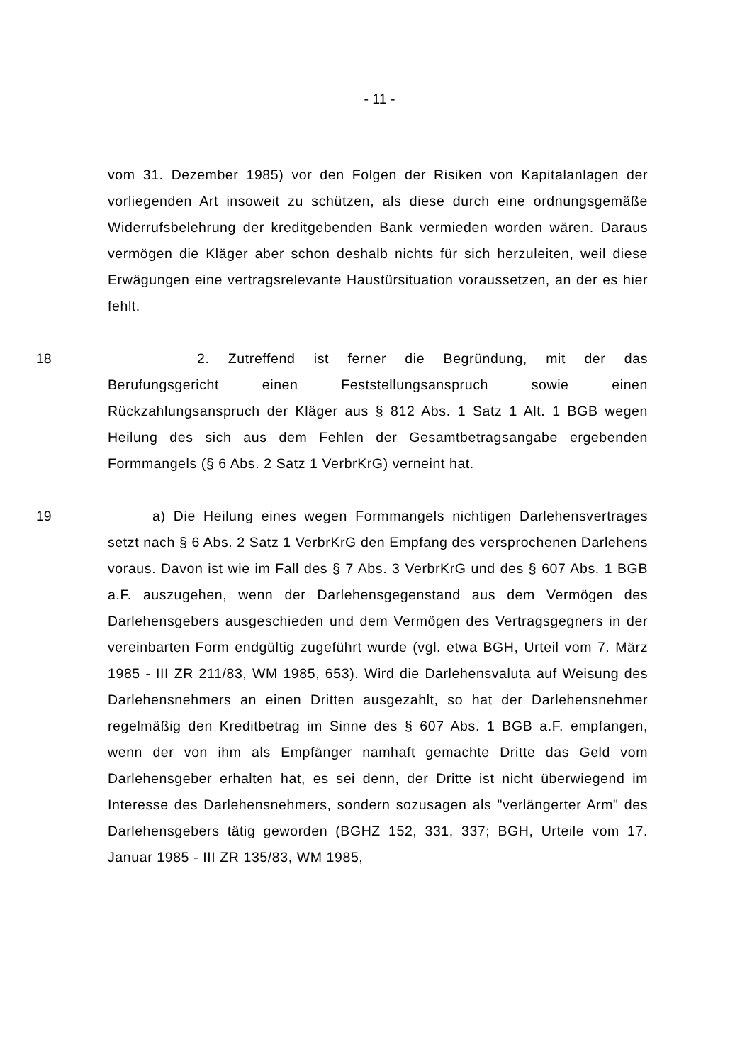- 11 -
vom 31. Dezember 1985) vor den Folgen der Risiken von Kapitalanlagen der vorliegenden Art insoweit zu schützen, als diese durch eine ordnungsgemäße Widerrufsbelehrung der kreditgebenden Bank vermieden worden wären. Daraus vermögen die Kläger aber schon deshalb nichts für sich herzuleiten, weil diese Erwägungen eine vertragsrelevante Haustürsituation voraussetzen, an der es hier fehlt.
18 2. Zutreffend ist ferner die Begründung, mit der das Berufungsgericht einen Feststellungsanspruch sowie einen Rückzahlungsanspruch der Kläger aus § 812 Abs. 1 Satz 1 Alt. 1 BGB wegen Heilung des sich aus dem Fehlen der Gesamtbetragsangabe ergebenden Formmangels (§ 6 Abs. 2 Satz 1 VerbrKrG) verneint hat.
19 a) Die Heilung eines wegen Formmangels nichtigen Darlehensvertrages setzt nach § 6 Abs. 2 Satz 1 VerbrKrG den Empfang des versprochenen Darlehens voraus. Davon ist wie im Fall des § 7 Abs. 3 VerbrKrG und des § 607 Abs. 1 BGB a.F. auszugehen, wenn der Darlehensgegenstand aus dem Vermögen des Darlehensgebers ausgeschieden und dem Vermögen des Vertragsgegners in der vereinbarten Form endgültig zugeführt wurde (vgl. etwa BGH, Urteil vom 7. März 1985 - III ZR 211/83, WM 1985, 653). Wird die Darlehensvaluta auf Weisung des Darlehensnehmers an einen Dritten ausgezahlt, so hat der Darlehensnehmer regelmäßig den Kreditbetrag im Sinne des § 607 Abs. 1 BGB a.F. empfangen, wenn der von ihm als Empfänger namhaft gemachte Dritte das Geld vom Darlehensgeber erhalten hat, es sei denn, der Dritte ist nicht überwiegend im Interesse des Darlehensnehmers, sondern sozusagen als "verlängerter Arm" des Darlehensgebers tätig geworden (BGHZ 152, 331, 337; BGH, Urteile vom 17. Januar 1985 - III ZR 135/83, WM 1985,